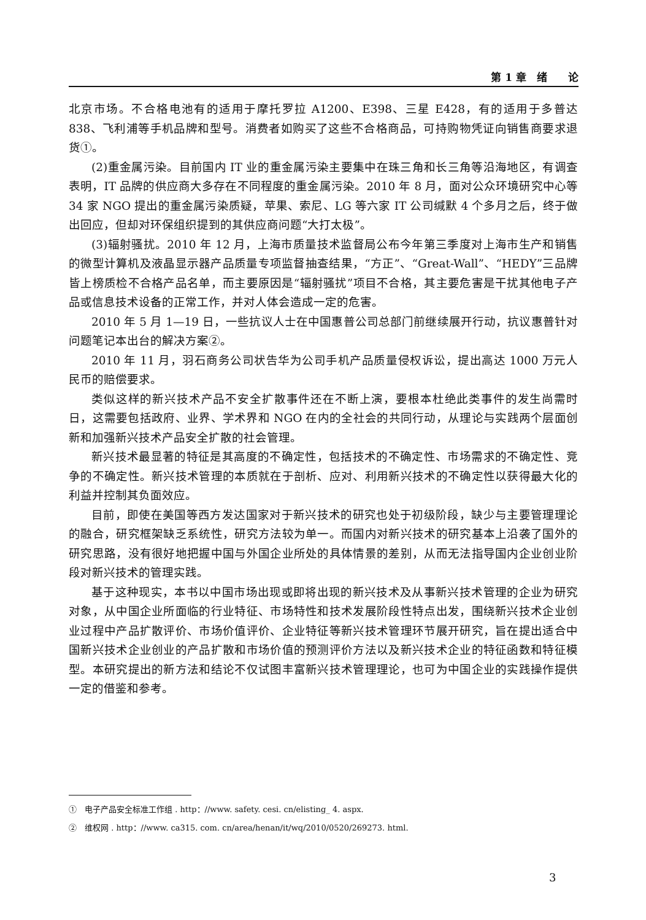第 1 章　绪　　论
北京市场。不合格电池有的适用于摩托罗拉 A1200、E398、三星 E428，有的适用于多普达 838、飞利浦等手机品牌和型号。消费者如购买了这些不合格商品，可持购物凭证向销售商要求退货①。
(2)重金属污染。目前国内 IT 业的重金属污染主要集中在珠三角和长三角等沿海地区，有调查表明，IT 品牌的供应商大多存在不同程度的重金属污染。2010 年 8 月，面对公众环境研究中心等 34 家 NGO 提出的重金属污染质疑，苹果、索尼、LG 等六家 IT 公司缄默 4 个多月之后，终于做出回应，但却对环保组织提到的其供应商问题“大打太极”。
(3)辐射骚扰。2010 年 12 月，上海市质量技术监督局公布今年第三季度对上海市生产和销售的微型计算机及液晶显示器产品质量专项监督抽查结果，“方正”、“Great-Wall”、“HEDY”三品牌皆上榜质检不合格产品名单，而主要原因是“辐射骚扰”项目不合格，其主要危害是干扰其他电子产品或信息技术设备的正常工作，并对人体会造成一定的危害。
2010 年 5 月 1—19 日，一些抗议人士在中国惠普公司总部门前继续展开行动，抗议惠普针对问题笔记本出台的解决方案②。
2010 年 11 月，羽石商务公司状告华为公司手机产品质量侵权诉讼，提出高达 1000 万元人民币的赔偿要求。
类似这样的新兴技术产品不安全扩散事件还在不断上演，要根本杜绝此类事件的发生尚需时日，这需要包括政府、业界、学术界和 NGO 在内的全社会的共同行动，从理论与实践两个层面创新和加强新兴技术产品安全扩散的社会管理。
新兴技术最显著的特征是其高度的不确定性，包括技术的不确定性、市场需求的不确定性、竞争的不确定性。新兴技术管理的本质就在于剖析、应对、利用新兴技术的不确定性以获得最大化的利益并控制其负面效应。
目前，即使在美国等西方发达国家对于新兴技术的研究也处于初级阶段，缺少与主要管理理论的融合，研究框架缺乏系统性，研究方法较为单一。而国内对新兴技术的研究基本上沿袭了国外的研究思路，没有很好地把握中国与外国企业所处的具体情景的差别，从而无法指导国内企业创业阶段对新兴技术的管理实践。
基于这种现实，本书以中国市场出现或即将出现的新兴技术及从事新兴技术管理的企业为研究对象，从中国企业所面临的行业特征、市场特性和技术发展阶段性特点出发，围绕新兴技术企业创业过程中产品扩散评价、市场价值评价、企业特征等新兴技术管理环节展开研究，旨在提出适合中国新兴技术企业创业的产品扩散和市场价值的预测评价方法以及新兴技术企业的特征函数和特征模型。本研究提出的新方法和结论不仅试图丰富新兴技术管理理论，也可为中国企业的实践操作提供一定的借鉴和参考。
①　电子产品安全标准工作组 . http：//www. safety. cesi. cn/elisting_ 4. aspx.
②　维权网 . http：//www. ca315. com. cn/area/henan/it/wq/2010/0520/269273. html.
3